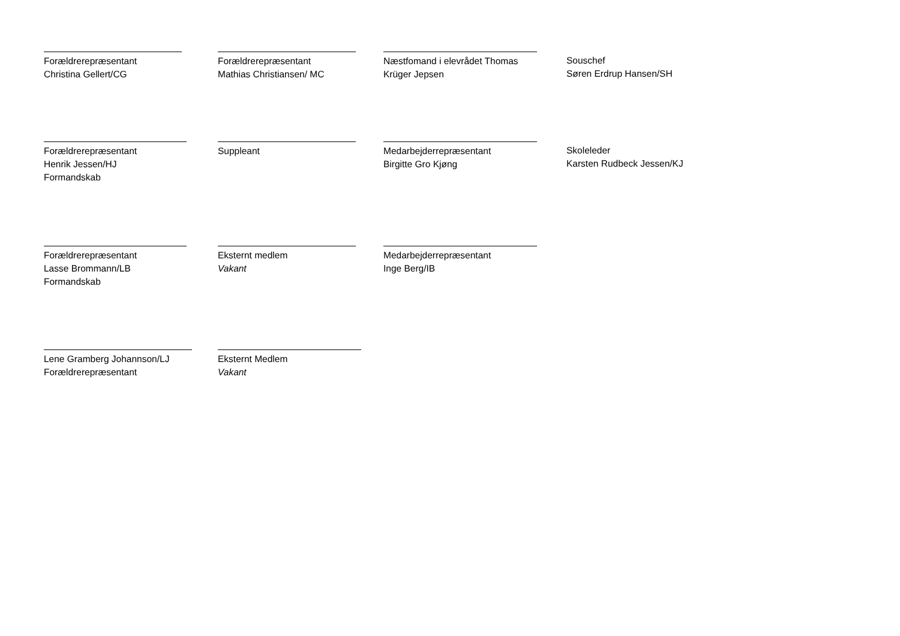Forældrerepræsentant
Christina Gellert/CG
Forældrerepræsentant
Mathias Christiansen/ MC
Næstfomand i elevrådet Thomas
Krüger Jepsen
Souschef
Søren Erdrup Hansen/SH
Forældrerepræsentant
Henrik Jessen/HJ
Formandskab
Suppleant Medarbejderrepræsentant
Birgitte Gro Kjøng
Skoleleder
Karsten Rudbeck Jessen/KJ
Forældrerepræsentant
Lasse Brommann/LB
Formandskab
Eksternt medlem
Vakant
Medarbejderrepræsentant
Inge Berg/IB
Lene Gramberg Johannson/LJ
Forældrerepræsentant
Eksternt Medlem
Vakant